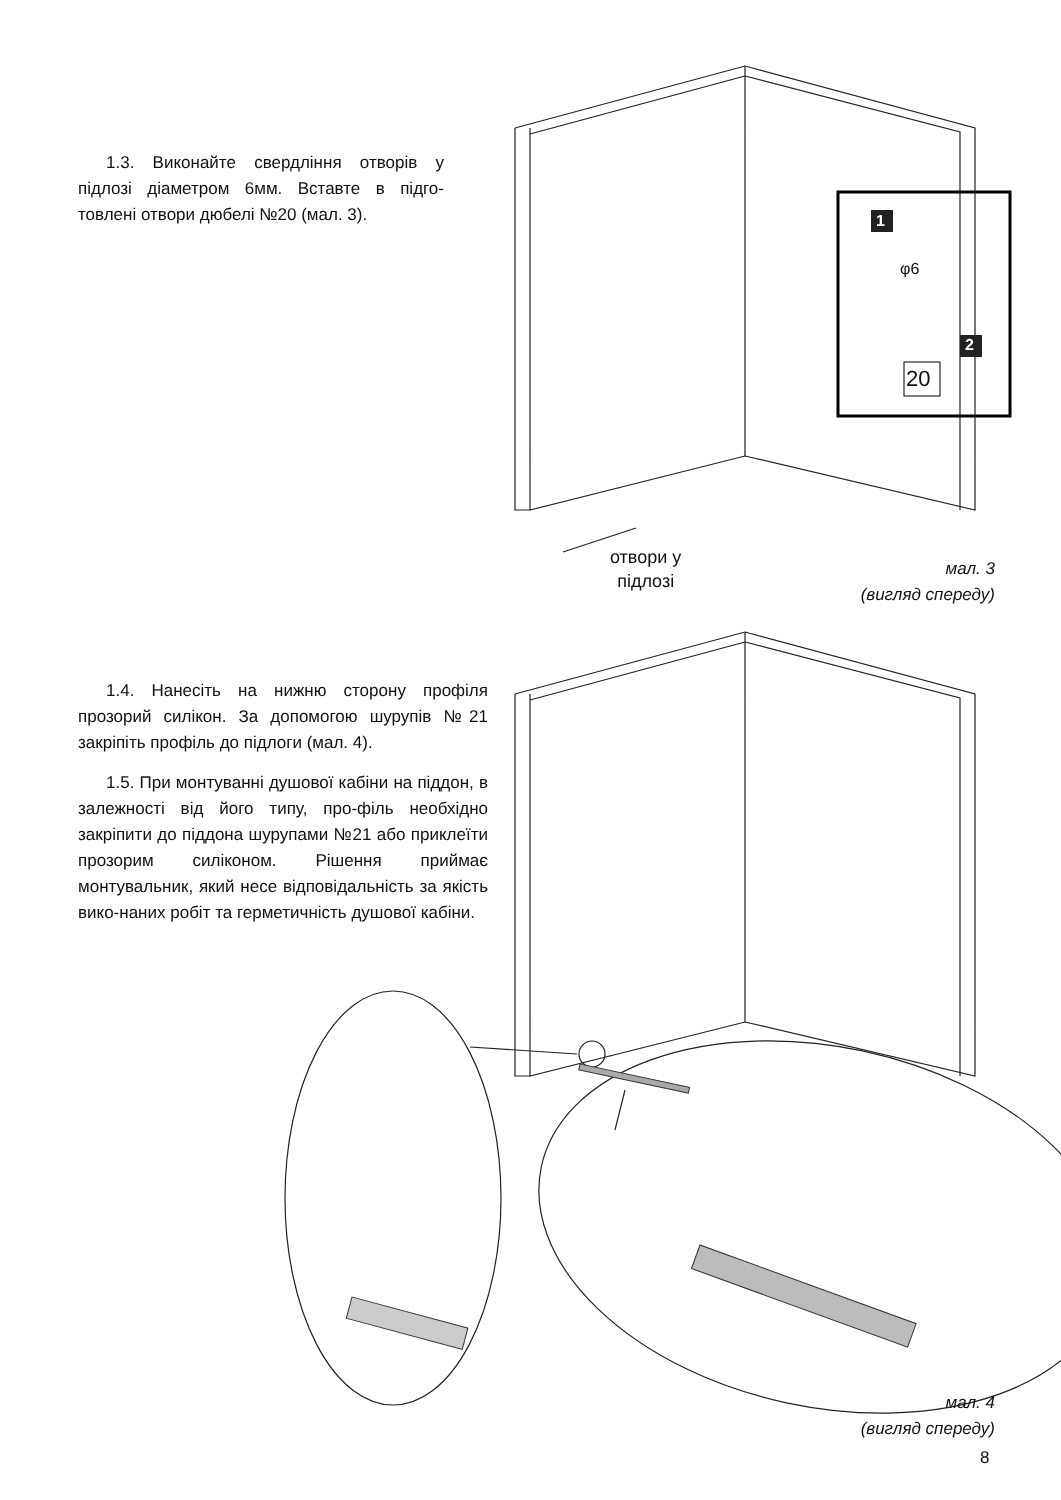1.3. Виконайте свердління отворів у підлозі діаметром 6мм. Вставте в підго-товлені отвори дюбелі №20 (мал. 3).
1
φ6
2
20
отвори у
підлозі
мал. 3
(вигляд спереду)
1.4. Нанесіть на нижню сторону профіля прозорий силікон. За допомогою шурупів №21 закріпіть профіль до підлоги (мал. 4).
1.5. При монтуванні душової кабіни на піддон, в залежності від його типу, про-філь необхідно закріпити до піддона шурупами №21 або приклеїти прозорим силіконом. Рішення приймає монтувальник, який несе відповідальність за якість вико-наних робіт та герметичність душової кабіни.
мал. 4
(вигляд спереду)
8